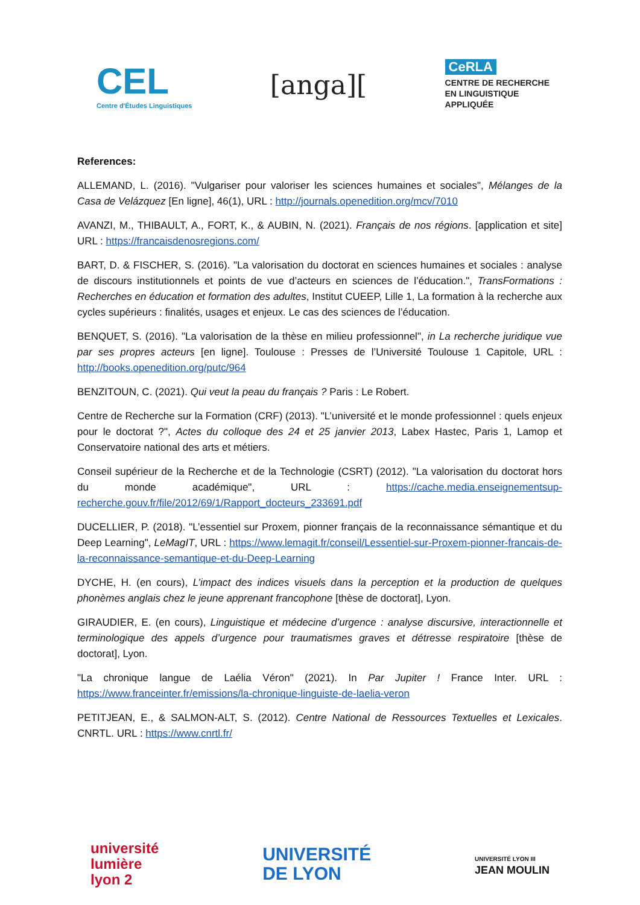CEL
Centre d'Études Linguistiques
[anga][
CeRLA
CENTRE DE RECHERCHE
EN LINGUISTIQUE
APPLIQUÉE
References:
ALLEMAND, L. (2016). "Vulgariser pour valoriser les sciences humaines et sociales", Mélanges de la Casa de Velázquez [En ligne], 46(1), URL : http://journals.openedition.org/mcv/7010
AVANZI, M., THIBAULT, A., FORT, K., & AUBIN, N. (2021). Français de nos régions. [application et site] URL : https://francaisdenosregions.com/
BART, D. & FISCHER, S. (2016). "La valorisation du doctorat en sciences humaines et sociales : analyse de discours institutionnels et points de vue d’acteurs en sciences de l’éducation.", TransFormations : Recherches en éducation et formation des adultes, Institut CUEEP, Lille 1, La formation à la recherche aux cycles supérieurs : finalités, usages et enjeux. Le cas des sciences de l’éducation.
BENQUET, S. (2016). "La valorisation de la thèse en milieu professionnel", in La recherche juridique vue par ses propres acteurs [en ligne]. Toulouse : Presses de l’Université Toulouse 1 Capitole, URL : http://books.openedition.org/putc/964
BENZITOUN, C. (2021). Qui veut la peau du français ? Paris : Le Robert.
Centre de Recherche sur la Formation (CRF) (2013). "L’université et le monde professionnel : quels enjeux pour le doctorat ?", Actes du colloque des 24 et 25 janvier 2013, Labex Hastec, Paris 1, Lamop et Conservatoire national des arts et métiers.
Conseil supérieur de la Recherche et de la Technologie (CSRT) (2012). "La valorisation du doctorat hors du monde académique", URL : https://cache.media.enseignementsup-recherche.gouv.fr/file/2012/69/1/Rapport_docteurs_233691.pdf
DUCELLIER, P. (2018). "L’essentiel sur Proxem, pionner français de la reconnaissance sémantique et du Deep Learning", LeMagIT, URL : https://www.lemagit.fr/conseil/Lessentiel-sur-Proxem-pionner-francais-de-la-reconnaissance-semantique-et-du-Deep-Learning
DYCHE, H. (en cours), L’impact des indices visuels dans la perception et la production de quelques phonèmes anglais chez le jeune apprenant francophone [thèse de doctorat], Lyon.
GIRAUDIER, E. (en cours), Linguistique et médecine d’urgence : analyse discursive, interactionnelle et terminologique des appels d’urgence pour traumatismes graves et détresse respiratoire [thèse de doctorat], Lyon.
"La chronique langue de Laélia Véron" (2021). In Par Jupiter ! France Inter. URL : https://www.franceinter.fr/emissions/la-chronique-linguiste-de-laelia-veron
PETITJEAN, E., & SALMON-ALT, S. (2012). Centre National de Ressources Textuelles et Lexicales. CNRTL. URL : https://www.cnrtl.fr/
université
lumière
lyon 2
UNIVERSITÉ
DE LYON
UNIVERSITÉ LYON III
JEAN MOULIN